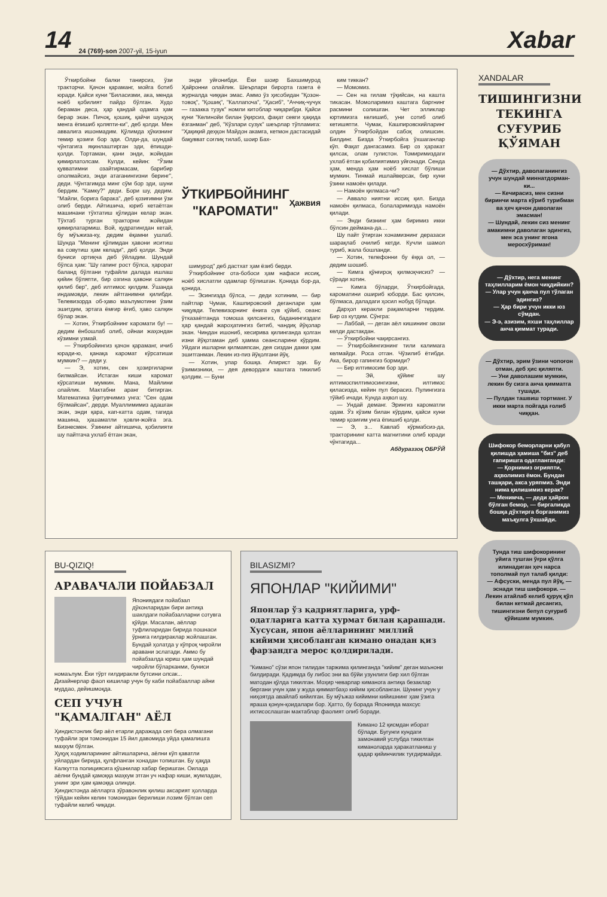14 24 (769)-son 2007-yil, 15-iyun Xabar
Ўткирбойни балки танирсиз, ўзи тракторчи. Қачон қараманг, мойга ботиб юради. Қайси куни "Биласизми, ака, менда ноёб қобилият пайдо бўлган. Худо бераман деса, ҳар қандай одамга ҳам берар экан. Пичоқ, қошиқ, қайчи шундоқ менга ёпишиб қоляпти-ки", деб қолди. Мен аввалига ишонмадим. Қўлимда ҳўкизнинг темир қозиғи бор эди. Олди-да, шундай чўнтагига яқинлаштирган эди, ёпишди-қолди. Тортаман, қани энди, жойидан қимирлатолсам. Кулди, кейин: "Ўзим қувватимни озайтирмасам, барибир ололмайсиз, энди атаганингизни беринг", деди. Чўнтагимда минг сўм бор эди, шуни бердим. "Камку?" деди. Бори шу, дедим. "Майли, борига барака", деб қозиғимни ўзи олиб берди. Айтишича, юриб кетаётган машинани тўхтатиш қўлидан келар экан. Тўхтаб турган тракторни жойидан қимирлатармиш. Вой, қудратингдан кетай, бу мўъжиза-ку, дедим ёқамни ушлаб. Шунда "Менинг қўлимдан ҳавони иситиш ва совутиш ҳам келади", деб қолди. Энди буниси ортиқча деб ўйладим. Шундай бўлса ҳам: "Шу гапинг рост бўлса, ҳарорат баланд бўлгани туфайли далада ишлаш қийин бўляпти, бир озгина ҳавони салқин қилиб бер", деб илтимос қилдим. Ўшанда индамовди, лекин айтганимни қилибди. Телевизорда об-ҳаво маълумотини ўзим эшитдим, эртага ёмғир ёғиб, ҳаво салқин бўлар экан.
— Хотин, Ўткирбойнинг каромати бу! — дедим ёнбошлаб олиб, ойнаи жаҳондан кўзимни узмай.
— Ўткирбойингиз қачон қараманг, ичиб юради-ю, қанақа каромат кўрсатиши мумкин? — деди у.
— Э, хотин, сен ҳозиргиларни билмайсан. Истаган киши каромат кўрсатиши мумкин. Мана, Майлини олайлик. Мактабни аранг битирган. Математика ўқитувчимиз унга: "Сен одам бўлмайсан", дерди. Муаллимимиз адашган экан, энди қара, кап-катта одам, тагида машина, ҳашаматли ҳовли-жойга эга. Бизнесмен. Ўзининг айтишича, қобилияти шу пайтгача ухлаб ётган экан,
энди уйғонибди. Ёки шоир Бахшимурод Ҳайронни олайлик. Шеърлари бирорта газета ё журналда чиққан эмас. Аммо ўз ҳисобидан "Қозон-товоқ", "Қошиқ", "Каллапоча", "Ҳасиб", "Аччиқ-чучук — газакка тузук" номли китоблар чиқарибди. Қайси куни "Келинойи билан ўқирсиз, фақат севги ҳақида ёзганман" деб, "Кўзлари сузук" шеърлар тўпламига: "Ҳақиқий деҳқон Майдон акамга, кетмон дастасидай бақувват соғлиқ тилаб, шоир Бах-
ЎТКИРБОЙНИНГ "КАРОМАТИ"
Ҳажвия
шимурод" деб дастхат ҳам ёзиб берди.
Ўткирбойнинг ота-бобоси ҳам нафаси иссиқ, ноёб хислатли одамлар бўлишган. Қонида бор-да, қонида.
— Эсингизда бўлса, — деди хотиним, — бир пайтлар Чумак, Кашпировский деганлари ҳам чиқувди. Телевизорнинг ёнига сув қўйиб, сеанс ўтказаётганда томоша қилсангиз, баданингиздаги ҳар қандай жароҳатингиз битиб, чандиқ йўқолар экан. Чиндан ишониб, кесирива қилинганда қолган изни йўқотаман деб ҳамма сеансларини кўрдим. Уйдаги ишларни қилмаяпсан, дея сиздан дакки ҳам эшитганман. Лекин из-пиз йўқолгани йўқ.
— Хотин, улар бошқа. Апирист эди. Бу ўзимизники, — дея девордаги каштага тикилиб қолдим. — Буни
ким тиккан?
— Момомиз.
— Сен на гилам тўқийсан, на кашта тикасан. Момоларимиз каштага баргнинг расмини солишган. Чет элликлар юртимизга келишиб, уни сотиб олиб кетишяпти. Чумак, Кашпировскийларинг олдин Ўткирбойдан сабоқ олишсин. Билдинг. Бизда Ўткирбойга ўхшаганлар кўп. Фақат дангасамиз. Бир оз ҳаракат қилсак, олам гулистон. Томиримиздаги ухлаб ётган қобилиятимиз уйғонади. Сенда ҳам, менда ҳам ноёб хислат бўлиши мумкин. Тинмай ишлайверсак, бир куни ўзини намоён қилади.
— Намоён қилмаса-чи?
— Аввало ниятни иссиқ қил. Бизда намоён қилмаса, болаларимизда намоён қилади.
— Энди бизнинг ҳам биримиз икки бўлсин деймана-да....
Шу пайт ўтирган хонамизнинг деразаси шарақлаб очилиб кетди. Кучли шамол туриб, жала бошланди.
— Хотин, телефонни бу ёққа ол, — дедим шошиб.
— Кимга қўнғироқ қилмоқчисиз? — сўради хотин.
— Кимга бўларди, Ўткирбойгада, кароматини ошириб юборди. Бас қилсин, бўлмаса, даладаги ҳосил нобуд бўлади.
Дарҳол керакли рақамларни тердим. Бир оз кутдим. Сўнгра:
— Лаббай, — деган аёл кишининг овози келди дастакдан.
— Ўткирбойни чақирсангиз.
— Ўткирбойингизнинг тили калимага келмайди. Роса отган. Чўзилиб ётибди. Ака, бирор гапингиз бормиди?
— Бир илтимосим бор эди.
— Эй, қўйинг шу илтимоспилтимосингизни, илтимос қиласизда, кейин пул берасиз. Пулингизга тўйиб ичади. Кунда аҳвол шу.
— Ундай деманг. Эрингиз кароматли одам. Ўз кўзим билан кўрдим, қайси куни темир қозиғим унга ёпишиб қолди.
— Э, э... Кавлаб кўрмабсиз-да, тракторининг катта магнитини олиб юради чўнтагида...
Абдураззоқ ОБРЎЙ
BU-QIZIQ!
АРАВАЧАЛИ ПОЙАБЗАЛ
Япониядаги пойабзал дўконларидан бири антиқа шаклдаги пойабзалларни сотувга қўйди. Масалан, аёллар туфлиларидан бирида пошнаси ўрнига ғилдираклар жойлашган. Бундай ҳолатда у кўпроқ чиройли аравани эслатади. Аммо бу пойабзалда юриш ҳам шундай чиройли бўларканми, буниси номаълум. Ёки тўрт ғилдиракли бутсини олсак...
Дизайнерлар фаол кишилар учун бу каби пойабзаллар айни муддао, дейишмоқда.
СЕП УЧУН
"ҚАМАЛГАН" АЁЛ
Ҳиндистонлик бир аёл етарли даражада сеп бера олмагани туфайли эри томонидан 15 йил давомида уйда қамалишга маҳкум бўлган.
Ҳуқуқ ходимларининг айтишларича, аёлни кўп қаватли уйлардан бирида, қулфланган хонадан топишган. Бу ҳақда Калкутта полициясига қўшнилар хабар беришган. Оилада аёлни бундай қамоққа маҳкум этган уч нафар киши, жумладан, унинг эри ҳам қамоққа олинди.
Ҳиндистонда аёлларга зўравонлик қилиш аксарият ҳолларда тўйдан кейин келин томонидан берилиши лозим бўлган сеп туфайли келиб чиқади.
BILASIZMI?
ЯПОНЛАР "КИЙИМИ"
Японлар ўз қадриятларига, урф-одатларига катта ҳурмат билан қарашади. Хусусан, япон аёлларининг миллий кийими ҳисобланган кимано онадан қиз фарзандга мерос қолдирилади.
"Кимано" сўзи япон тилидан таржима қилинганда "кийим" деган маънони билдиради. Қадимда бу либос эни ва бўйи узунлиги бир хил бўлган матодан қўлда тикилган. Моҳир чеварлар киманога антиқа безаклар бергани учун ҳам у жуда қимматбаҳо кийим ҳисобланган. Шунинг учун у ниҳоятда авайлаб кийилган. Бу мўъжаз кийимни кийишнинг ҳам ўзига яраша қонун-қоидалари бор. Ҳатто, бу борада Японияда махсус ихтисослашган мактаблар фаолият олиб боради.
Кимано 12 қисмдан иборат бўлади. Бугунги кундаги замонавий услубда тикилган киманоларда ҳаракатланиш у қадар қийинчилик туғдирмайди.
XANDALAR
ТИШИНГИЗНИ ТЕКИНГА СУҒУРИБ ҚЎЯМАН
— Дўхтир, даволаганингиз учун шундай миннатдорман-ки...
— Кечирасиз, мен сизни биринчи марта кўриб турибман ва ҳеч қачон даволаган эмасман!
— Шундай, лекин сиз менинг амакимни даволаган эдингиз, мен эса унинг ягона меросхўриман!
— Дўхтир, нега менинг таҳлилларим ёмон чиқдийкин?
— Улар учун қанча пул тўлаган эдингиз?
— Ҳар бири учун икки юз сўмдан.
— Э-э, азизим, яхши таҳлиллар анча қиммат туради.
— Дўхтир, эрим ўзини чопоғон отман, деб ҳис қиляпти.
— Уни даволашим мумкин, лекин бу сизга анча қимматга тушади.
— Пулдан ташвиш тортманг. У икки марта пойгада ғолиб чиққан.
Шифокор беморларни қабул қилишда ҳамиша "биз" деб гапиришга одатланганди:
— Қорнимиз оғрияпти, аҳволимиз ёмон. Бундан ташқари, акса уряпмиз. Энди нима қилишимиз керак?
— Менимча, — деди ҳайрон бўлган бемор, — биргаликда бошқа дўхтирга борганимиз маъқулга ўхшайди.
Тунда тиш шифокорининг уйига тушган ўғри қўлга илинадиган ҳеч нарса тополмай пул талаб қилди:
— Афсуски, менда пул йўқ, — эснади тиш шифокори. — Лекин атайлаб келиб қуруқ қўл билан кетмай десангиз, тишингизни бепул суғуриб қўйишим мумкин.